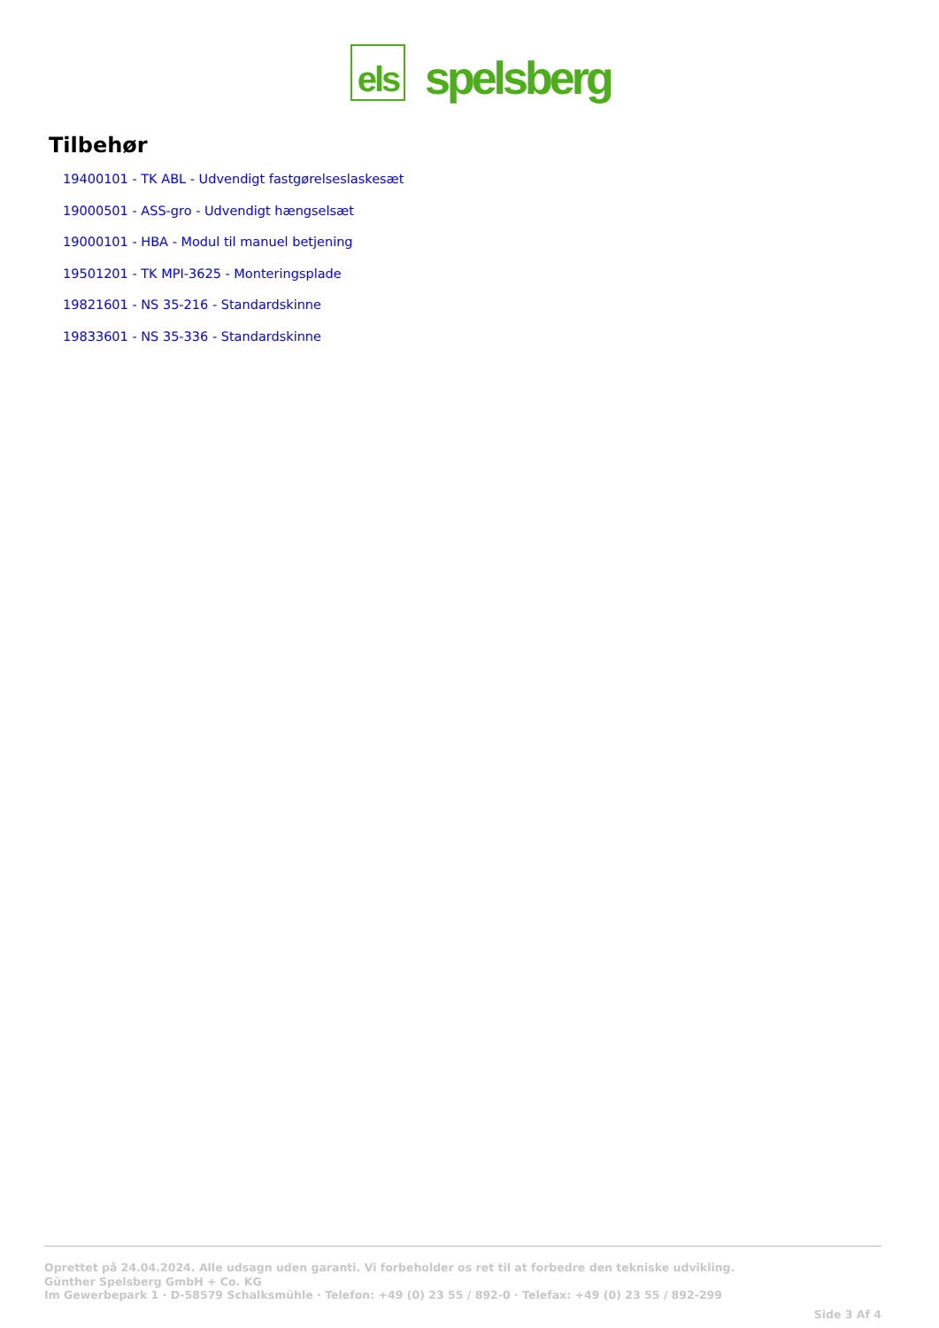els
spelsberg
Tilbehør
19400101 - TK ABL - Udvendigt fastgørelseslaskesæt
19000501 - ASS-gro - Udvendigt hængselsæt
19000101 - HBA - Modul til manuel betjening
19501201 - TK MPI-3625 - Monteringsplade
19821601 - NS 35-216 - Standardskinne
19833601 - NS 35-336 - Standardskinne
Oprettet på 24.04.2024. Alle udsagn uden garanti. Vi forbeholder os ret til at forbedre den tekniske udvikling.
Günther Spelsberg GmbH + Co. KG
Im Gewerbepark 1 · D-58579 Schalksmühle · Telefon: +49 (0) 23 55 / 892-0 · Telefax: +49 (0) 23 55 / 892-299
Side 3 Af 4